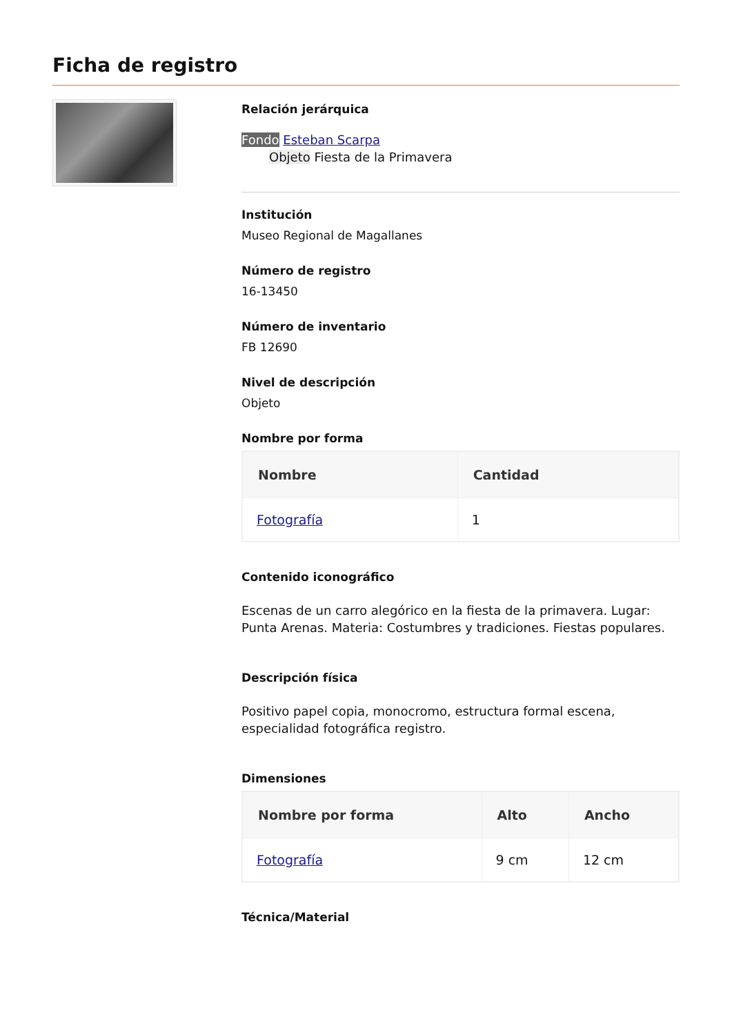Ficha de registro
Relación jerárquica
Fondo Esteban Scarpa
Objeto Fiesta de la Primavera
Institución
Museo Regional de Magallanes
Número de registro
16-13450
Número de inventario
FB 12690
Nivel de descripción
Objeto
Nombre por forma
| Nombre | Cantidad |
| --- | --- |
| Fotografía | 1 |
Contenido iconográfico
Escenas de un carro alegórico en la fiesta de la primavera. Lugar: Punta Arenas. Materia: Costumbres y tradiciones. Fiestas populares.
Descripción física
Positivo papel copia, monocromo, estructura formal escena, especialidad fotográfica registro.
Dimensiones
| Nombre por forma | Alto | Ancho |
| --- | --- | --- |
| Fotografía | 9 cm | 12 cm |
Técnica/Material